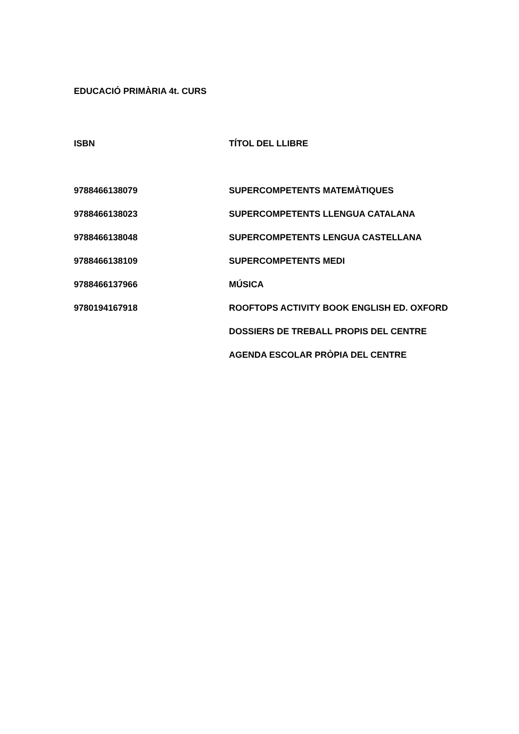EDUCACIÓ PRIMÀRIA 4t. CURS
| ISBN | TÍTOL DEL LLIBRE |
| --- | --- |
| 9788466138079 | SUPERCOMPETENTS MATEMÀTIQUES |
| 9788466138023 | SUPERCOMPETENTS LLENGUA CATALANA |
| 9788466138048 | SUPERCOMPETENTS LENGUA CASTELLANA |
| 9788466138109 | SUPERCOMPETENTS MEDI |
| 9788466137966 | MÚSICA |
| 9780194167918 | ROOFTOPS ACTIVITY BOOK ENGLISH ED. OXFORD |
| | DOSSIERS DE TREBALL PROPIS DEL CENTRE |
| | AGENDA ESCOLAR PRÒPIA DEL CENTRE |